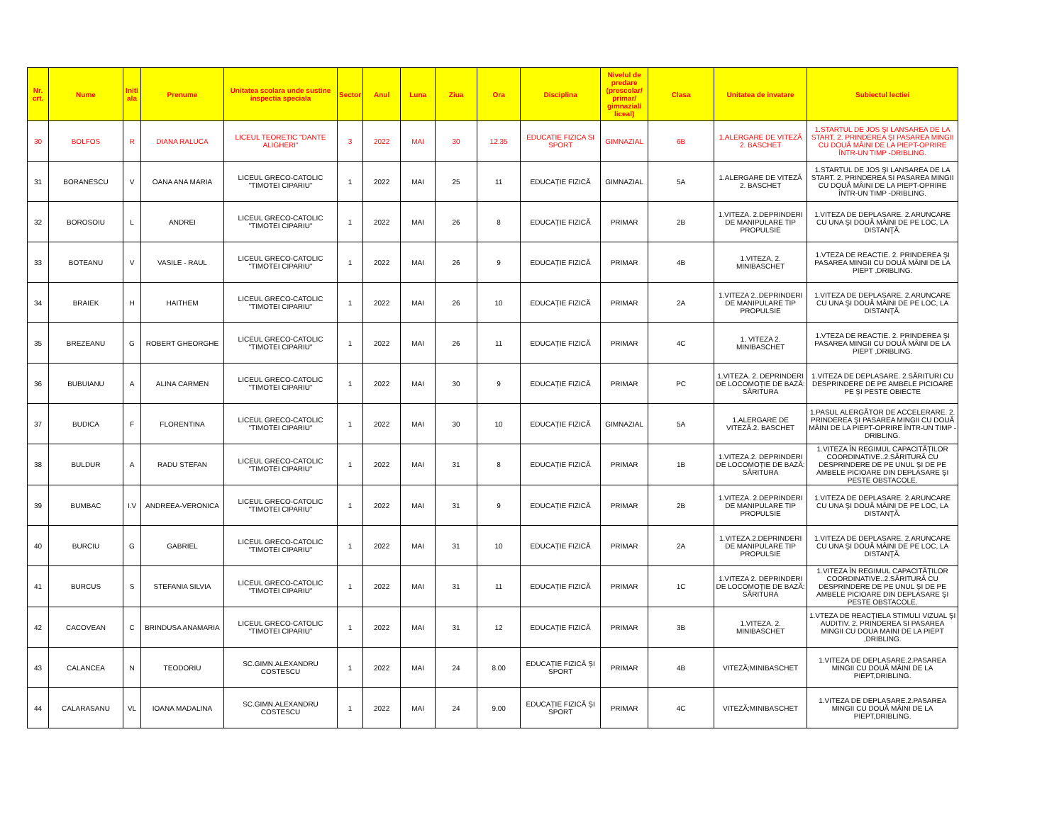| Nr. crt. | Nume | Initi ala | Prenume | Unitatea scolara unde sustine inspectia speciala | Sector | Anul | Luna | Ziua | Ora | Disciplina | Nivelul de predare (prescolar/ primar/ gimnazial/ liceal) | Clasa | Unitatea de invatare | Subiectul lectiei |
| --- | --- | --- | --- | --- | --- | --- | --- | --- | --- | --- | --- | --- | --- | --- |
| 30 | BOLFOS | R | DIANA RALUCA | LICEUL TEORETIC "DANTE ALIGHERI" | 3 | 2022 | MAI | 30 | 12.35 | EDUCATIE FIZICA SI SPORT | GIMNAZIAL | 6B | 1.ALERGARE DE VITEZĂ 2. BASCHET | 1.STARTUL DE JOS ŞI LANSAREA DE LA START. 2. PRINDEREA ŞI PASAREA MINGII CU DOUĂ MÂINI DE LA PIEPT-OPRIRE ÎNTR-UN TIMP -DRIBLING. |
| 31 | BORANESCU | V | OANA ANA MARIA | LICEUL GRECO-CATOLIC "TIMOTEI CIPARIU" | 1 | 2022 | MAI | 25 | 11 | EDUCAȚIE FIZICĂ | GIMNAZIAL | 5A | 1.ALERGARE DE VITEZĂ 2. BASCHET | 1.STARTUL DE JOS ŞI LANSAREA DE LA START. 2. PRINDEREA SI PASAREA MINGII CU DOUĂ MÂINI DE LA PIEPT-OPRIRE ÎNTR-UN TIMP -DRIBLING. |
| 32 | BOROSOIU | L | ANDREI | LICEUL GRECO-CATOLIC "TIMOTEI CIPARIU" | 1 | 2022 | MAI | 26 | 8 | EDUCAȚIE FIZICĂ | PRIMAR | 2B | 1.VITEZA. 2.DEPRINDERI DE MANIPULARE TIP PROPULSIE | 1.VITEZA DE DEPLASARE. 2.ARUNCARE CU UNA ŞI DOUĂ MÂINI DE PE LOC, LA DISTANŢĂ. |
| 33 | BOTEANU | V | VASILE - RAUL | LICEUL GRECO-CATOLIC "TIMOTEI CIPARIU" | 1 | 2022 | MAI | 26 | 9 | EDUCAȚIE FIZICĂ | PRIMAR | 4B | 1.VITEZA, 2. MINIBASCHET | 1.VTEZA DE REACTIE. 2. PRINDEREA ŞI PASAREA MINGII CU DOUĂ MÂINI DE LA PIEPT ,DRIBLING. |
| 34 | BRAIEK | H | HAITHEM | LICEUL GRECO-CATOLIC "TIMOTEI CIPARIU" | 1 | 2022 | MAI | 26 | 10 | EDUCAȚIE FIZICĂ | PRIMAR | 2A | 1.VITEZA 2..DEPRINDERI DE MANIPULARE TIP PROPULSIE | 1.VITEZA DE DEPLASARE. 2.ARUNCARE CU UNA ŞI DOUĂ MÂINI DE PE LOC, LA DISTANŢĂ. |
| 35 | BREZEANU | G | ROBERT GHEORGHE | LICEUL GRECO-CATOLIC "TIMOTEI CIPARIU" | 1 | 2022 | MAI | 26 | 11 | EDUCAȚIE FIZICĂ | PRIMAR | 4C | 1. VITEZA 2. MINIBASCHET | 1.VTEZA DE REACTIE. 2. PRINDEREA ŞI PASAREA MINGII CU DOUĂ MÂINI DE LA PIEPT ,DRIBLING. |
| 36 | BUBUIANU | A | ALINA CARMEN | LICEUL GRECO-CATOLIC "TIMOTEI CIPARIU" | 1 | 2022 | MAI | 30 | 9 | EDUCAȚIE FIZICĂ | PRIMAR | PC | 1.VITEZA. 2. DEPRINDERI DE LOCOMOȚIE DE BAZĂ: SĂRITURA | 1.VITEZA DE DEPLASARE. 2.SĂRITURI CU DESPRINDERE DE PE AMBELE PICIOARE PE ŞI PESTE OBIECTE |
| 37 | BUDICA | F | FLORENTINA | LICEUL GRECO-CATOLIC "TIMOTEI CIPARIU" | 1 | 2022 | MAI | 30 | 10 | EDUCAȚIE FIZICĂ | GIMNAZIAL | 5A | 1.ALERGARE DE VITEZĂ.2. BASCHET | 1.PASUL ALERGĂTOR DE ACCELERARE. 2. PRINDEREA ŞI PASAREA MINGII CU DOUĂ MÂINI DE LA PIEPT-OPRIRE ÎNTR-UN TIMP -DRIBLING. |
| 38 | BULDUR | A | RADU STEFAN | LICEUL GRECO-CATOLIC "TIMOTEI CIPARIU" | 1 | 2022 | MAI | 31 | 8 | EDUCAȚIE FIZICĂ | PRIMAR | 1B | 1.VITEZA.2. DEPRINDERI DE LOCOMOȚIE DE BAZĂ: SĂRITURA | 1.VITEZA ÎN REGIMUL CAPACITĂȚILOR COORDINATIVE..2.SĂRITURĂ CU DESPRINDERE DE PE UNUL ŞI DE PE AMBELE PICIOARE DIN DEPLASARE ŞI PESTE OBSTACOLE. |
| 39 | BUMBAC | I.V | ANDREEA-VERONICA | LICEUL GRECO-CATOLIC "TIMOTEI CIPARIU" | 1 | 2022 | MAI | 31 | 9 | EDUCAȚIE FIZICĂ | PRIMAR | 2B | 1.VITEZA. 2.DEPRINDERI DE MANIPULARE TIP PROPULSIE | 1.VITEZA DE DEPLASARE. 2.ARUNCARE CU UNA ŞI DOUĂ MÂINI DE PE LOC, LA DISTANŢĂ. |
| 40 | BURCIU | G | GABRIEL | LICEUL GRECO-CATOLIC "TIMOTEI CIPARIU" | 1 | 2022 | MAI | 31 | 10 | EDUCAȚIE FIZICĂ | PRIMAR | 2A | 1.VITEZA.2.DEPRINDERI DE MANIPULARE TIP PROPULSIE | 1.VITEZA DE DEPLASARE. 2.ARUNCARE CU UNA ŞI DOUĂ MÂINI DE PE LOC, LA DISTANŢĂ. |
| 41 | BURCUS | S | STEFANIA SILVIA | LICEUL GRECO-CATOLIC "TIMOTEI CIPARIU" | 1 | 2022 | MAI | 31 | 11 | EDUCAȚIE FIZICĂ | PRIMAR | 1C | 1.VITEZA 2. DEPRINDERI DE LOCOMOȚIE DE BAZĂ: SĂRITURA | 1.VITEZA ÎN REGIMUL CAPACITĂȚILOR COORDINATIVE..2.SĂRITURĂ CU DESPRINDERE DE PE UNUL ŞI DE PE AMBELE PICIOARE DIN DEPLASARE ŞI PESTE OBSTACOLE. |
| 42 | CACOVEAN | C | BRINDUSA ANAMARIA | LICEUL GRECO-CATOLIC "TIMOTEI CIPARIU" | 1 | 2022 | MAI | 31 | 12 | EDUCAȚIE FIZICĂ | PRIMAR | 3B | 1.VITEZA. 2. MINIBASCHET | 1.VTEZA DE REACŢIELA STIMULI VIZUAL ŞI AUDITIV. 2. PRINDEREA SI PASAREA MINGII CU DOUA MAINI DE LA PIEPT ,DRIBLING. |
| 43 | CALANCEA | N | TEODORIU | SC.GIMN.ALEXANDRU COSTESCU | 1 | 2022 | MAI | 24 | 8.00 | EDUCAȚIE FIZICĂ ȘI SPORT | PRIMAR | 4B | VITEZĂ;MINIBASCHET | 1.VITEZA DE DEPLASARE.2.PASAREA MINGII CU DOUĂ MÂINI DE LA PIEPT,DRIBLING. |
| 44 | CALARASANU | VL | IOANA MADALINA | SC.GIMN.ALEXANDRU COSTESCU | 1 | 2022 | MAI | 24 | 9.00 | EDUCAȚIE FIZICĂ ȘI SPORT | PRIMAR | 4C | VITEZĂ;MINIBASCHET | 1.VITEZA DE DEPLASARE.2.PASAREA MINGII CU DOUĂ MÂINI DE LA PIEPT,DRIBLING. |